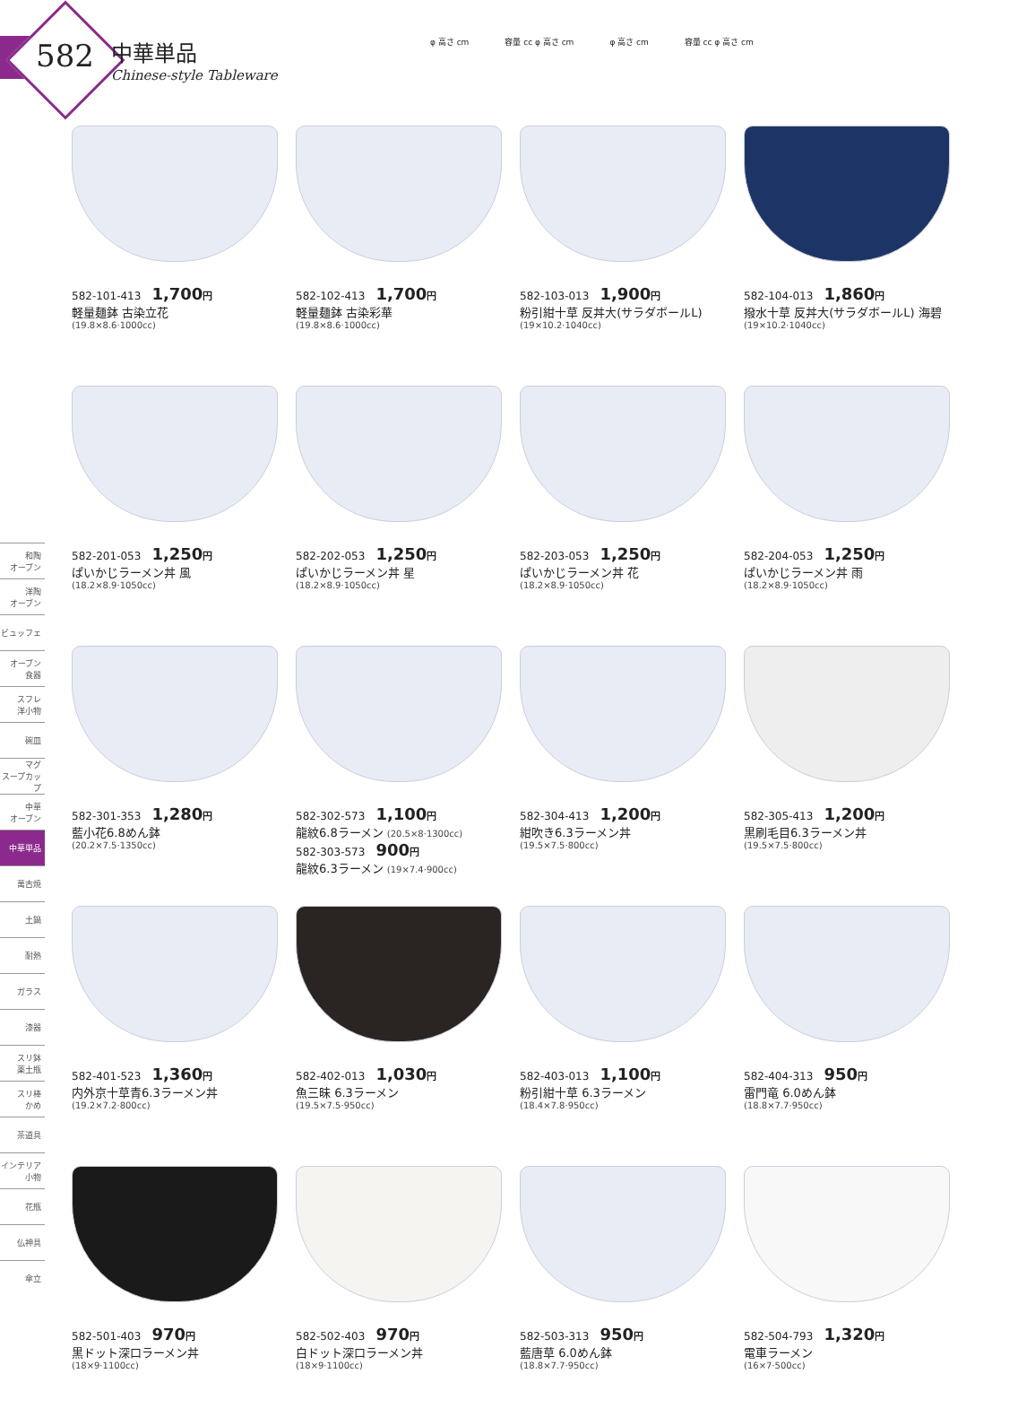582
中華単品
Chinese-style Tableware
φ 高さ cm 容量 cc φ 高さ cm φ 高さ cm 容量 cc φ 高さ cm
和陶
オーブン
洋陶
オーブン
ビュッフェ
オーブン
食器
スフレ
洋小物
碗皿
マグ
スープカップ
中華
オーブン
中華単品
萬古焼
土鍋
耐熱
ガラス
漆器
スリ鉢
薬土瓶
スリ棒
かめ
茶道具
インテリア
小物
花瓶
仏神具
傘立
582-101-413 1,700円
軽量麺鉢 古染立花
(19.8×8.6·1000cc)
582-102-413 1,700円
軽量麺鉢 古染彩華
(19.8×8.6·1000cc)
582-103-013 1,900円
粉引紺十草 反丼大(サラダボールL)
(19×10.2·1040cc)
582-104-013 1,860円
撥水十草 反丼大(サラダボールL) 海碧
(19×10.2·1040cc)
582-201-053 1,250円
ぱいかじラーメン丼 風
(18.2×8.9·1050cc)
582-202-053 1,250円
ぱいかじラーメン丼 星
(18.2×8.9·1050cc)
582-203-053 1,250円
ぱいかじラーメン丼 花
(18.2×8.9·1050cc)
582-204-053 1,250円
ぱいかじラーメン丼 雨
(18.2×8.9·1050cc)
582-301-353 1,280円
藍小花6.8めん鉢
(20.2×7.5·1350cc)
582-302-573 1,100円
龍紋6.8ラーメン (20.5×8·1300cc)
582-303-573 900円
龍紋6.3ラーメン (19×7.4·900cc)
582-304-413 1,200円
紺吹き6.3ラーメン丼
(19.5×7.5·800cc)
582-305-413 1,200円
黒刷毛目6.3ラーメン丼
(19.5×7.5·800cc)
582-401-523 1,360円
内外京十草青6.3ラーメン丼
(19.2×7.2·800cc)
582-402-013 1,030円
魚三昧 6.3ラーメン
(19.5×7.5·950cc)
582-403-013 1,100円
粉引紺十草 6.3ラーメン
(18.4×7.8·950cc)
582-404-313 950円
雷門竜 6.0めん鉢
(18.8×7.7·950cc)
582-501-403 970円
黒ドット深口ラーメン丼
(18×9·1100cc)
582-502-403 970円
白ドット深口ラーメン丼
(18×9·1100cc)
582-503-313 950円
藍唐草 6.0めん鉢
(18.8×7.7·950cc)
582-504-793 1,320円
電車ラーメン
(16×7·500cc)